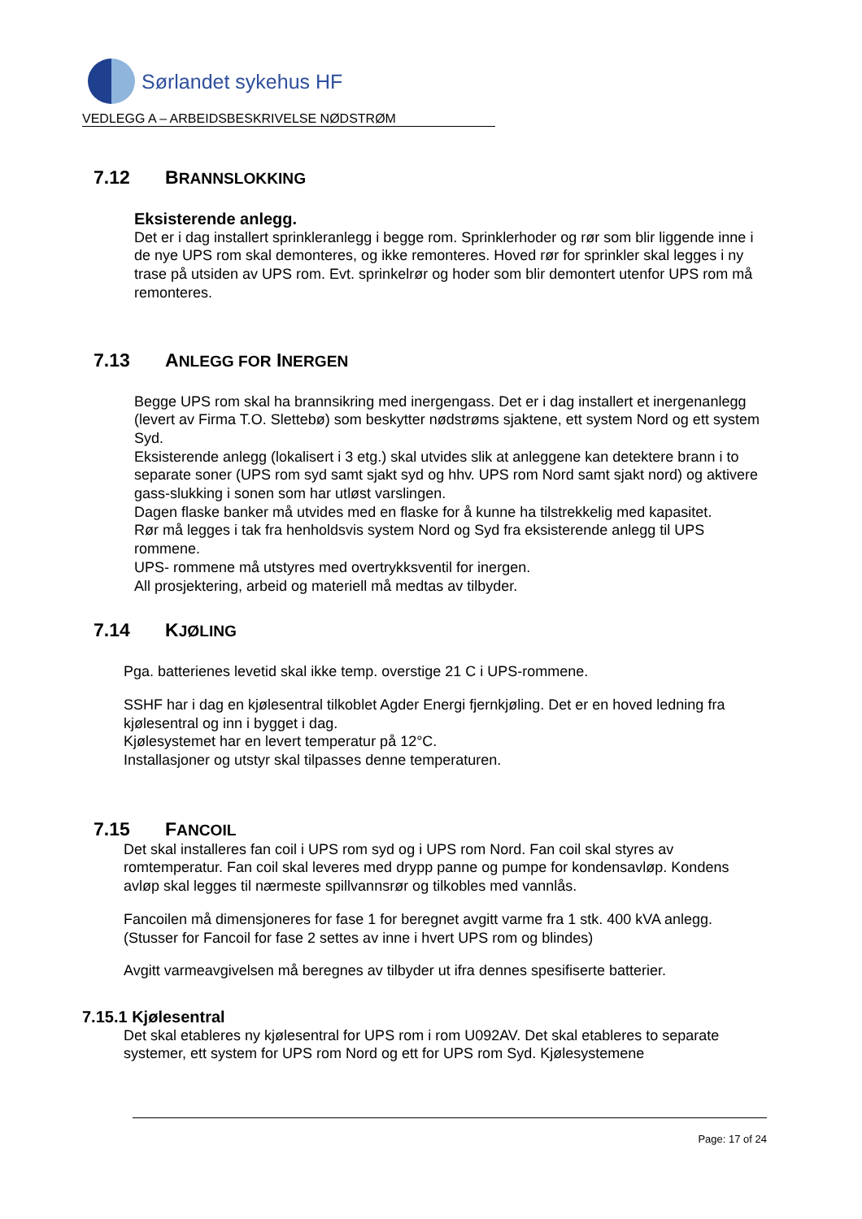Sørlandet sykehus HF
VEDLEGG A – ARBEIDSBESKRIVELSE NØDSTRØM
7.12 BRANNSLOKKING
Eksisterende anlegg.
Det er i dag installert sprinkleranlegg i begge rom. Sprinklerhoder og rør som blir liggende inne i de nye UPS rom skal demonteres, og ikke remonteres. Hoved rør for sprinkler skal legges i ny trase på utsiden av UPS rom. Evt. sprinkelrør og hoder som blir demontert utenfor UPS rom må remonteres.
7.13 ANLEGG FOR INERGEN
Begge UPS rom skal ha brannsikring med inergengass. Det er i dag installert et inergenanlegg (levert av Firma T.O. Slettebø) som beskytter nødstrøms sjaktene, ett system Nord og ett system Syd.
Eksisterende anlegg (lokalisert i 3 etg.) skal utvides slik at anleggene kan detektere brann i to separate soner (UPS rom syd samt sjakt syd og hhv. UPS rom Nord samt sjakt nord) og aktivere gass-slukking i sonen som har utløst varslingen.
Dagen flaske banker må utvides med en flaske for å kunne ha tilstrekkelig med kapasitet.
Rør må legges i tak fra henholdsvis system Nord og Syd fra eksisterende anlegg til UPS rommene.
UPS- rommene må utstyres med overtrykksventil for inergen.
All prosjektering, arbeid og materiell må medtas av tilbyder.
7.14 KJØLING
Pga. batterienes levetid skal ikke temp. overstige 21 C i UPS-rommene.
SSHF har i dag en kjølesentral tilkoblet Agder Energi fjernkjøling. Det er en hoved ledning fra kjølesentral og inn i bygget i dag.
Kjølesystemet har en levert temperatur på 12°C.
Installasjoner og utstyr skal tilpasses denne temperaturen.
7.15 FANCOIL
Det skal installeres fan coil i UPS rom syd og i UPS rom Nord. Fan coil skal styres av romtemperatur. Fan coil skal leveres med drypp panne og pumpe for kondensavløp. Kondens avløp skal legges til nærmeste spillvannsrør og tilkobles med vannlås.
Fancoilen må dimensjoneres for fase 1 for beregnet avgitt varme fra 1 stk. 400 kVA anlegg. (Stusser for Fancoil for fase 2 settes av inne i hvert UPS rom og blindes)
Avgitt varmeavgivelsen må beregnes av tilbyder ut ifra dennes spesifiserte batterier.
7.15.1 Kjølesentral
Det skal etableres ny kjølesentral for UPS rom i rom U092AV. Det skal etableres to separate systemer, ett system for UPS rom Nord og ett for UPS rom Syd. Kjølesystemene
Page: 17 of 24